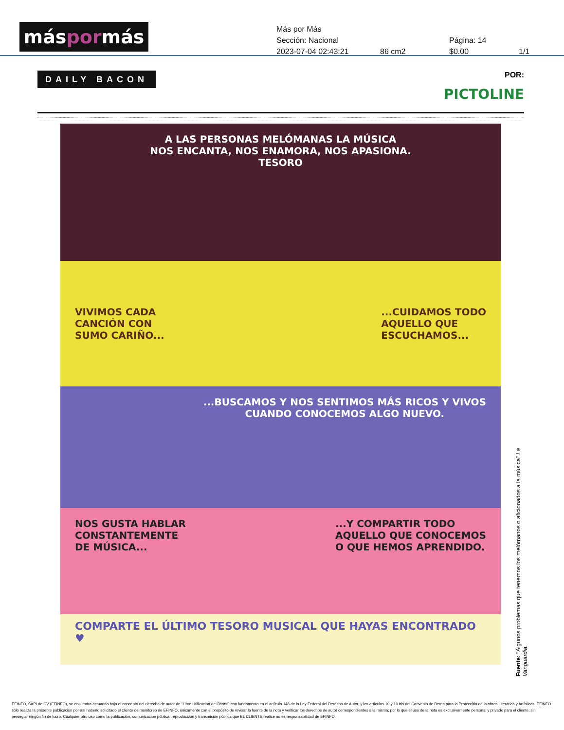más por más
Más por Más
Sección: Nacional Página: 14
2023-07-04 02:43:21 86 cm2 $0.00 1/1
DAILY BACON
POR:
PICTOLINE
A LAS PERSONAS MELÓMANAS LA MÚSICA
NOS ENCANTA, NOS ENAMORA, NOS APASIONA.
TESORO
VIVIMOS CADA
CANCIÓN CON
SUMO CARIÑO......CUIDAMOS TODO
AQUELLO QUE
ESCUCHAMOS...
...BUSCAMOS Y NOS SENTIMOS MÁS RICOS Y VIVOS
CUANDO CONOCEMOS ALGO NUEVO.
NOS GUSTA HABLAR
CONSTANTEMENTE
DE MÚSICA......Y COMPARTIR TODO
AQUELLO QUE CONOCEMOS
O QUE HEMOS APRENDIDO.
COMPARTE EL ÚLTIMO TESORO MUSICAL QUE HAYAS ENCONTRADO ♥
Fuente: "Algunos problemas que tenemos los melómanos o aficionados a la música" La Vanguardia.
EFINFO, SAPI de CV (EFINFO), se encuentra actuando bajo el concepto del derecho de autor de “Libre Utilización de Obras”, con fundamento en el artículo 148 de la Ley Federal del Derecho de Autor, y los artículos 10 y 10 bis del Convenio de Berna para la Protección de la obras Literarias y Artísticas. EFINFO sólo realiza la presente publicación por así haberlo solicitado el cliente de monitoreo de EFINFO, únicamente con el propósito de revisar la fuente de la nota y verificar los derechos de autor correspondientes a la misma; por lo que el uso de la nota es exclusivamente personal y privado para el cliente, sin perseguir ningún fin de lucro. Cualquier otro uso como la publicación, comunicación pública, reproducción y transmisión pública que EL CLIENTE realice no es responsabilidad de EFINFO.